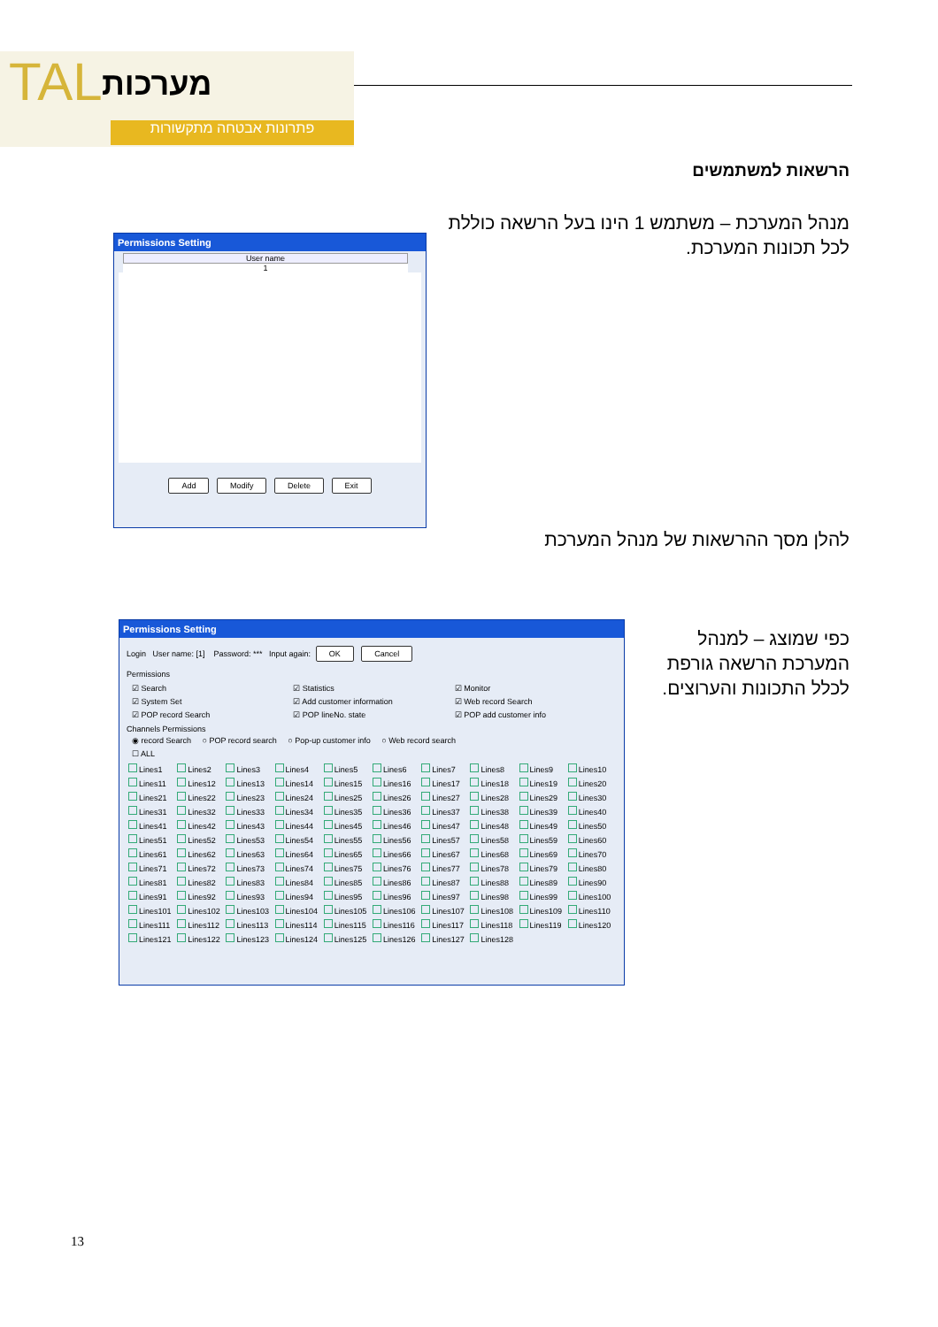TAL מערכות
פתרונות אבטחה מתקשורות
הרשאות למשתמשים
מנהל המערכת – משתמש 1 הינו בעל הרשאה כוללת לכל תכונות המערכת.
Permissions Setting
User name
1
Add Modify Delete Exit
להלן מסך ההרשאות של מנהל המערכת
כפי שמוצג – למנהל המערכת הרשאה גורפת לכלל התכונות והערוצים.
Permissions Setting
Login User name: [1] Password: *** Input again: OK Cancel
Permissions
☑ Search ☑ Statistics ☑ Monitor ☑ System Set ☑ Add customer information ☑ Web record Search ☑ POP record Search ☑ POP lineNo. state ☑ POP add customer info
Channels Permissions
◉ record Search ○ POP record search ○ Pop-up customer info ○ Web record search
☐ ALL
Lines1 Lines2 Lines3 Lines4 Lines5 Lines6 Lines7 Lines8 Lines9 Lines10 Lines11 Lines12 Lines13 Lines14 Lines15 Lines16 Lines17 Lines18 Lines19 Lines20 Lines21 Lines22 Lines23 Lines24 Lines25 Lines26 Lines27 Lines28 Lines29 Lines30 Lines31 Lines32 Lines33 Lines34 Lines35 Lines36 Lines37 Lines38 Lines39 Lines40 Lines41 Lines42 Lines43 Lines44 Lines45 Lines46 Lines47 Lines48 Lines49 Lines50 Lines51 Lines52 Lines53 Lines54 Lines55 Lines56 Lines57 Lines58 Lines59 Lines60 Lines61 Lines62 Lines63 Lines64 Lines65 Lines66 Lines67 Lines68 Lines69 Lines70 Lines71 Lines72 Lines73 Lines74 Lines75 Lines76 Lines77 Lines78 Lines79 Lines80 Lines81 Lines82 Lines83 Lines84 Lines85 Lines86 Lines87 Lines88 Lines89 Lines90 Lines91 Lines92 Lines93 Lines94 Lines95 Lines96 Lines97 Lines98 Lines99 Lines100 Lines101 Lines102 Lines103 Lines104 Lines105 Lines106 Lines107 Lines108 Lines109 Lines110 Lines111 Lines112 Lines113 Lines114 Lines115 Lines116 Lines117 Lines118 Lines119 Lines120 Lines121 Lines122 Lines123 Lines124 Lines125 Lines126 Lines127 Lines128
13